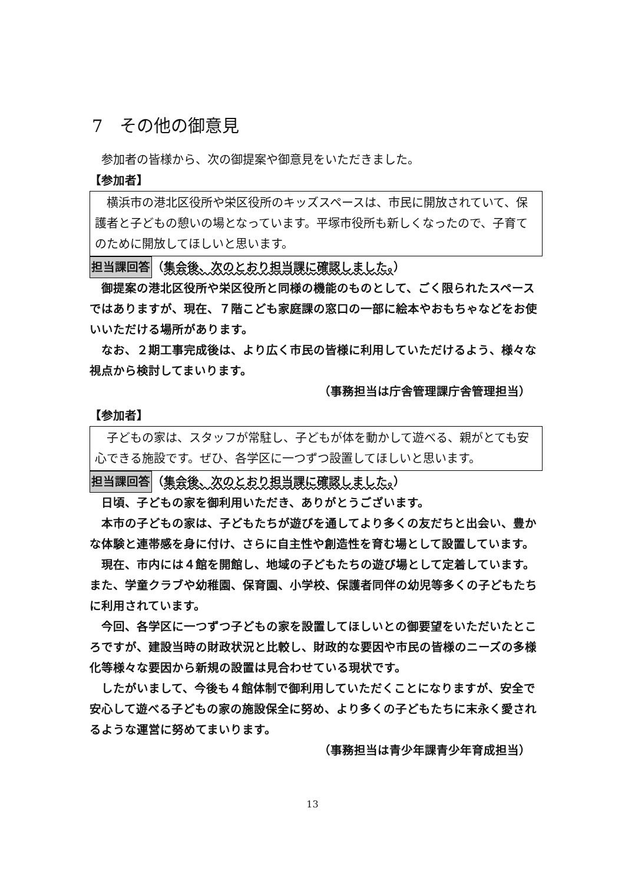7　その他の御意見
　参加者の皆様から、次の御提案や御意見をいただきました。
【参加者】
　横浜市の港北区役所や栄区役所のキッズスペースは、市民に開放されていて、保護者と子どもの憩いの場となっています。平塚市役所も新しくなったので、子育てのために開放してほしいと思います。
担当課回答（集会後、次のとおり担当課に確認しました。）
　御提案の港北区役所や栄区役所と同様の機能のものとして、ごく限られたスペースではありますが、現在、７階こども家庭課の窓口の一部に絵本やおもちゃなどをお使いいただける場所があります。
　なお、２期工事完成後は、より広く市民の皆様に利用していただけるよう、様々な視点から検討してまいります。
（事務担当は庁舎管理課庁舎管理担当）
【参加者】
　子どもの家は、スタッフが常駐し、子どもが体を動かして遊べる、親がとても安心できる施設です。ぜひ、各学区に一つずつ設置してほしいと思います。
担当課回答（集会後、次のとおり担当課に確認しました。）
　日頃、子どもの家を御利用いただき、ありがとうございます。
　本市の子どもの家は、子どもたちが遊びを通してより多くの友だちと出会い、豊かな体験と連帯感を身に付け、さらに自主性や創造性を育む場として設置しています。
　現在、市内には４館を開館し、地域の子どもたちの遊び場として定着しています。また、学童クラブや幼稚園、保育園、小学校、保護者同伴の幼児等多くの子どもたちに利用されています。
　今回、各学区に一つずつ子どもの家を設置してほしいとの御要望をいただいたところですが、建設当時の財政状況と比較し、財政的な要因や市民の皆様のニーズの多様化等様々な要因から新規の設置は見合わせている現状です。
　したがいまして、今後も４館体制で御利用していただくことになりますが、安全で安心して遊べる子どもの家の施設保全に努め、より多くの子どもたちに末永く愛されるような運営に努めてまいります。
（事務担当は青少年課青少年育成担当）
13